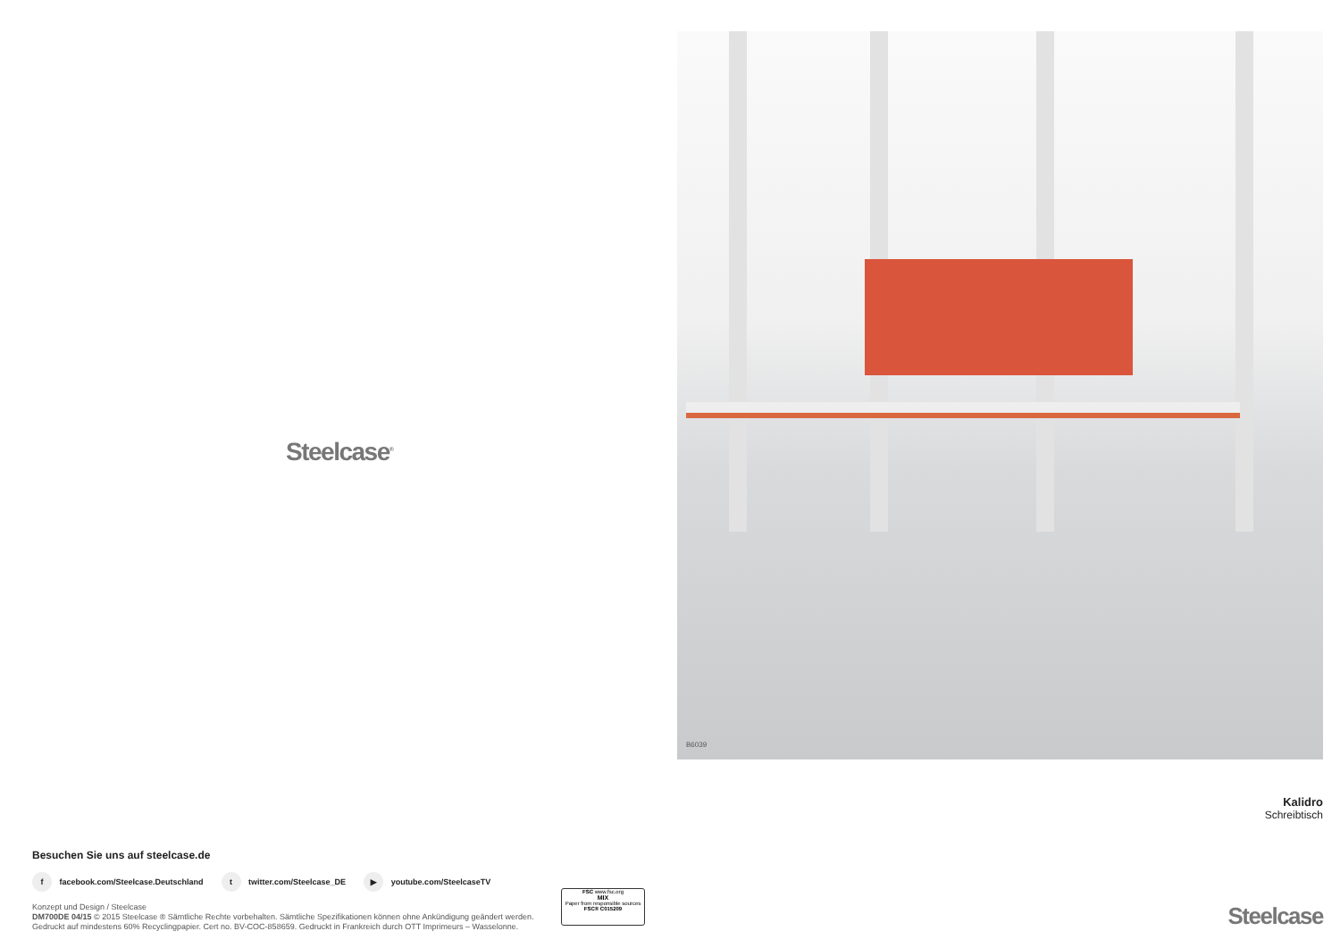Steelcase<sup>®</sup>
B6039
Kalidro
Schreibtisch
Besuchen Sie uns auf steelcase.de
f facebook.com/Steelcase.Deutschland t twitter.com/Steelcase_DE ▶ youtube.com/SteelcaseTV
Konzept und Design / Steelcase
DM700DE 04/15 © 2015 Steelcase ® Sämtliche Rechte vorbehalten. Sämtliche Spezifikationen können ohne Ankündigung geändert werden.
Gedruckt auf mindestens 60% Recyclingpapier. Cert no. BV-COC-858659. Gedruckt in Frankreich durch OTT Imprimeurs – Wasselonne.
FSC www.fsc.org
MIX
Paper from responsible sources
FSC® C015209
Steelcase